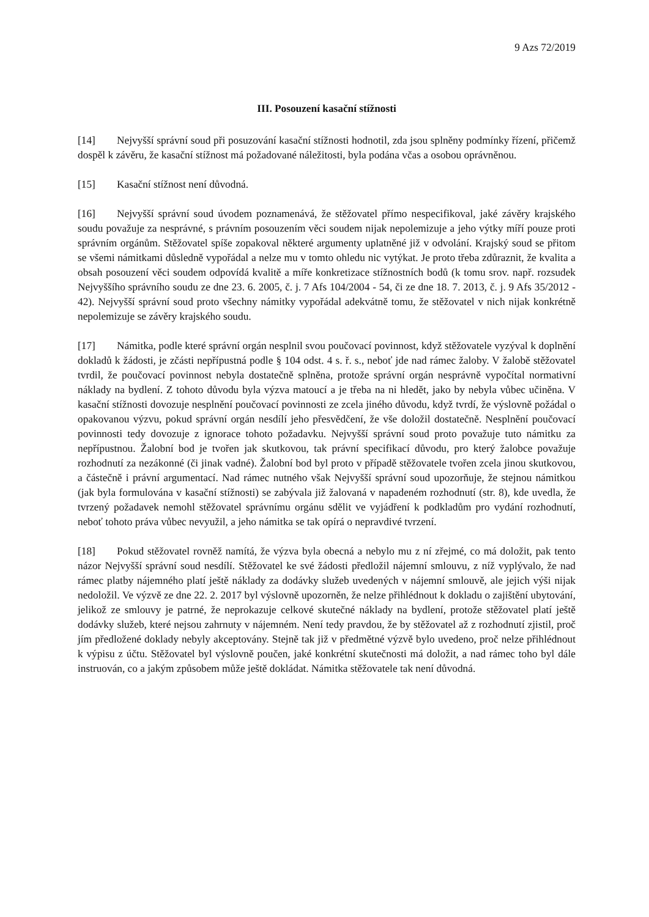9 Azs 72/2019
III. Posouzení kasační stížnosti
[14] Nejvyšší správní soud při posuzování kasační stížnosti hodnotil, zda jsou splněny podmínky řízení, přičemž dospěl k závěru, že kasační stížnost má požadované náležitosti, byla podána včas a osobou oprávněnou.
[15] Kasační stížnost není důvodná.
[16] Nejvyšší správní soud úvodem poznamenává, že stěžovatel přímo nespecifikoval, jaké závěry krajského soudu považuje za nesprávné, s právním posouzením věci soudem nijak nepolemizuje a jeho výtky míří pouze proti správním orgánům. Stěžovatel spíše zopakoval některé argumenty uplatněné již v odvolání. Krajský soud se přitom se všemi námitkami důsledně vypořádal a nelze mu v tomto ohledu nic vytýkat. Je proto třeba zdůraznit, že kvalita a obsah posouzení věci soudem odpovídá kvalitě a míře konkretizace stížnostních bodů (k tomu srov. např. rozsudek Nejvyššího správního soudu ze dne 23. 6. 2005, č. j. 7 Afs 104/2004 - 54, či ze dne 18. 7. 2013, č. j. 9 Afs 35/2012 - 42). Nejvyšší správní soud proto všechny námitky vypořádal adekvátně tomu, že stěžovatel v nich nijak konkrétně nepolemizuje se závěry krajského soudu.
[17] Námitka, podle které správní orgán nesplnil svou poučovací povinnost, když stěžovatele vyzýval k doplnění dokladů k žádosti, je zčásti nepřípustná podle § 104 odst. 4 s. ř. s., neboť jde nad rámec žaloby. V žalobě stěžovatel tvrdil, že poučovací povinnost nebyla dostatečně splněna, protože správní orgán nesprávně vypočítal normativní náklady na bydlení. Z tohoto důvodu byla výzva matoucí a je třeba na ni hledět, jako by nebyla vůbec učiněna. V kasační stížnosti dovozuje nesplnění poučovací povinnosti ze zcela jiného důvodu, když tvrdí, že výslovně požádal o opakovanou výzvu, pokud správní orgán nesdílí jeho přesvědčení, že vše doložil dostatečně. Nesplnění poučovací povinnosti tedy dovozuje z ignorace tohoto požadavku. Nejvyšší správní soud proto považuje tuto námitku za nepřípustnou. Žalobní bod je tvořen jak skutkovou, tak právní specifikací důvodu, pro který žalobce považuje rozhodnutí za nezákonné (či jinak vadné). Žalobní bod byl proto v případě stěžovatele tvořen zcela jinou skutkovou, a částečně i právní argumentací. Nad rámec nutného však Nejvyšší správní soud upozorňuje, že stejnou námitkou (jak byla formulována v kasační stížnosti) se zabývala již žalovaná v napadeném rozhodnutí (str. 8), kde uvedla, že tvrzený požadavek nemohl stěžovatel správnímu orgánu sdělit ve vyjádření k podkladům pro vydání rozhodnutí, neboť tohoto práva vůbec nevyužil, a jeho námitka se tak opírá o nepravdivé tvrzení.
[18] Pokud stěžovatel rovněž namítá, že výzva byla obecná a nebylo mu z ní zřejmé, co má doložit, pak tento názor Nejvyšší správní soud nesdílí. Stěžovatel ke své žádosti předložil nájemní smlouvu, z níž vyplývalo, že nad rámec platby nájemného platí ještě náklady za dodávky služeb uvedených v nájemní smlouvě, ale jejich výši nijak nedoložil. Ve výzvě ze dne 22. 2. 2017 byl výslovně upozorněn, že nelze přihlédnout k dokladu o zajištění ubytování, jelikož ze smlouvy je patrné, že neprokazuje celkové skutečné náklady na bydlení, protože stěžovatel platí ještě dodávky služeb, které nejsou zahrnuty v nájemném. Není tedy pravdou, že by stěžovatel až z rozhodnutí zjistil, proč jím předložené doklady nebyly akceptovány. Stejně tak již v předmětné výzvě bylo uvedeno, proč nelze přihlédnout k výpisu z účtu. Stěžovatel byl výslovně poučen, jaké konkrétní skutečnosti má doložit, a nad rámec toho byl dále instruován, co a jakým způsobem může ještě dokládat. Námitka stěžovatele tak není důvodná.